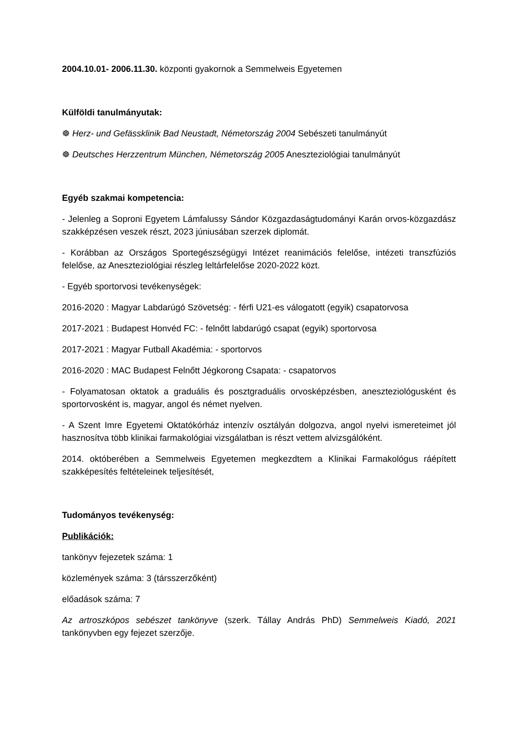2004.10.01- 2006.11.30. központi gyakornok a Semmelweis Egyetemen
Külföldi tanulmányutak:
☸ Herz- und Gefässklinik Bad Neustadt, Németország 2004 Sebészeti tanulmányút
☸ Deutsches Herzzentrum München, Németország 2005 Aneszteziológiai tanulmányút
Egyéb szakmai kompetencia:
- Jelenleg a Soproni Egyetem Lámfalussy Sándor Közgazdaságtudományi Karán orvos-közgazdász szakképzésen veszek részt, 2023 júniusában szerzek diplomát.
- Korábban az Országos Sportegészségügyi Intézet reanimációs felelőse, intézeti transzfúziós felelőse, az Aneszteziológiai részleg leltárfelelőse 2020-2022 közt.
- Egyéb sportorvosi tevékenységek:
2016-2020 : Magyar Labdarúgó Szövetség: - férfi U21-es válogatott (egyik) csapatorvosa
2017-2021 : Budapest Honvéd FC: - felnőtt labdarúgó csapat (egyik) sportorvosa
2017-2021 : Magyar Futball Akadémia: - sportorvos
2016-2020 : MAC Budapest Felnőtt Jégkorong Csapata: - csapatorvos
- Folyamatosan oktatok a graduális és posztgraduális orvosképzésben, aneszteziológusként és sportorvosként is, magyar, angol és német nyelven.
- A Szent Imre Egyetemi Oktatókórház intenzív osztályán dolgozva, angol nyelvi ismereteimet jól hasznosítva több klinikai farmakológiai vizsgálatban is részt vettem alvizsgálóként.
2014. októberében a Semmelweis Egyetemen megkezdtem a Klinikai Farmakológus ráépített szakképesítés feltételeinek teljesítését,
Tudományos tevékenység:
Publikációk:
tankönyv fejezetek száma: 1
közlemények száma: 3 (társszerzőként)
előadások száma: 7
Az artroszkópos sebészet tankönyve (szerk. Tállay András PhD) Semmelweis Kiadó, 2021 tankönyvben egy fejezet szerzője.